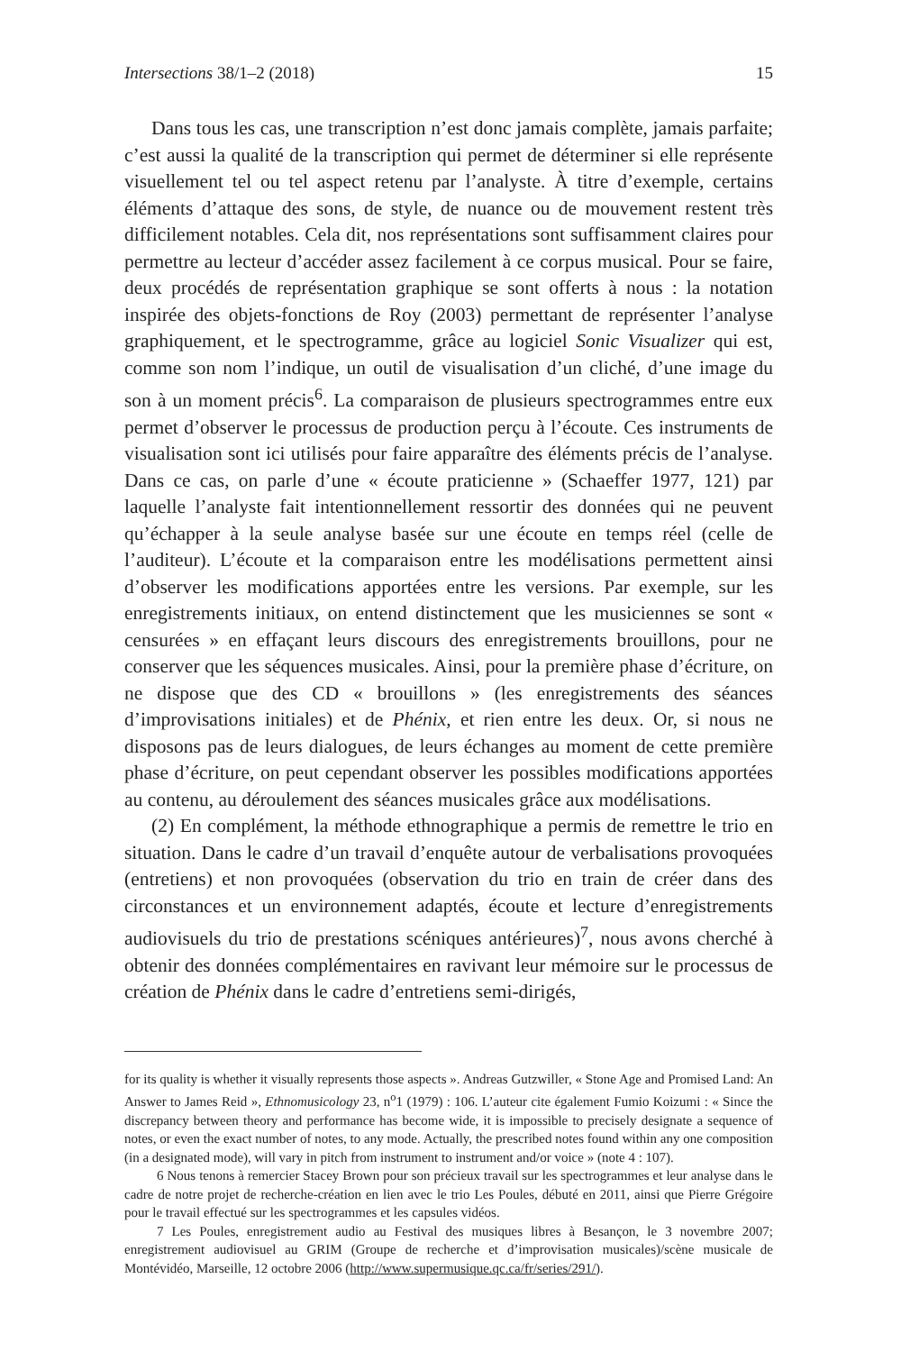Intersections 38/1–2 (2018) 15
Dans tous les cas, une transcription n’est donc jamais complète, jamais parfaite; c’est aussi la qualité de la transcription qui permet de déterminer si elle représente visuellement tel ou tel aspect retenu par l’analyste. À titre d’exemple, certains éléments d’attaque des sons, de style, de nuance ou de mouvement restent très difficilement notables. Cela dit, nos représentations sont suffisamment claires pour permettre au lecteur d’accéder assez facilement à ce corpus musical. Pour se faire, deux procédés de représentation graphique se sont offerts à nous : la notation inspirée des objets-fonctions de Roy (2003) permettant de représenter l’analyse graphiquement, et le spectrogramme, grâce au logiciel Sonic Visualizer qui est, comme son nom l’indique, un outil de visualisation d’un cliché, d’une image du son à un moment précis<sup>6</sup>. La comparaison de plusieurs spectrogrammes entre eux permet d’observer le processus de production perçu à l’écoute. Ces instruments de visualisation sont ici utilisés pour faire apparaître des éléments précis de l’analyse. Dans ce cas, on parle d’une « écoute praticienne » (Schaeffer 1977, 121) par laquelle l’analyste fait intentionnellement ressortir des données qui ne peuvent qu’échapper à la seule analyse basée sur une écoute en temps réel (celle de l’auditeur). L’écoute et la comparaison entre les modélisations permettent ainsi d’observer les modifications apportées entre les versions. Par exemple, sur les enregistrements initiaux, on entend distinctement que les musiciennes se sont « censurées » en effaçant leurs discours des enregistrements brouillons, pour ne conserver que les séquences musicales. Ainsi, pour la première phase d’écriture, on ne dispose que des CD « brouillons » (les enregistrements des séances d’improvisations initiales) et de Phénix, et rien entre les deux. Or, si nous ne disposons pas de leurs dialogues, de leurs échanges au moment de cette première phase d’écriture, on peut cependant observer les possibles modifications apportées au contenu, au déroulement des séances musicales grâce aux modélisations.
(2) En complément, la méthode ethnographique a permis de remettre le trio en situation. Dans le cadre d’un travail d’enquête autour de verbalisations provoquées (entretiens) et non provoquées (observation du trio en train de créer dans des circonstances et un environnement adaptés, écoute et lecture d’enregistrements audiovisuels du trio de prestations scéniques antérieures)<sup>7</sup>, nous avons cherché à obtenir des données complémentaires en ravivant leur mémoire sur le processus de création de Phénix dans le cadre d’entretiens semi-dirigés,
for its quality is whether it visually represents those aspects ». Andreas Gutzwiller, « Stone Age and Promised Land: An Answer to James Reid », Ethnomusicology 23, n<sup>o</sup>1 (1979) : 106. L’auteur cite également Fumio Koizumi : « Since the discrepancy between theory and performance has become wide, it is impossible to precisely designate a sequence of notes, or even the exact number of notes, to any mode. Actually, the prescribed notes found within any one composition (in a designated mode), will vary in pitch from instrument to instrument and/or voice » (note 4 : 107).
6 Nous tenons à remercier Stacey Brown pour son précieux travail sur les spectrogrammes et leur analyse dans le cadre de notre projet de recherche-création en lien avec le trio Les Poules, débuté en 2011, ainsi que Pierre Grégoire pour le travail effectué sur les spectrogrammes et les capsules vidéos.
7 Les Poules, enregistrement audio au Festival des musiques libres à Besançon, le 3 novembre 2007; enregistrement audiovisuel au GRIM (Groupe de recherche et d’improvisation musicales)/scène musicale de Montévidéo, Marseille, 12 octobre 2006 (http://www.supermusique.qc.ca/fr/series/291/).